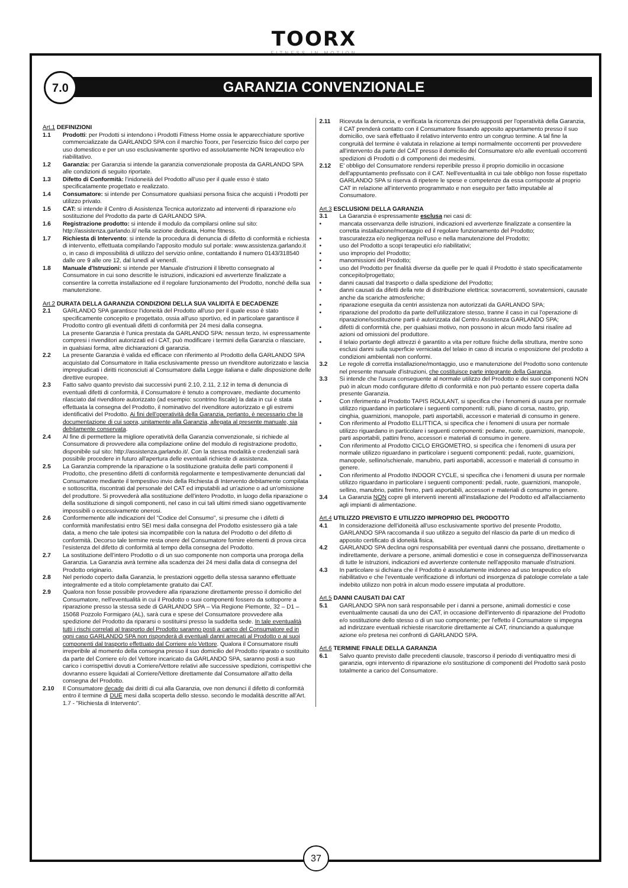TOORX
FITNESS IN MOTION
7.0 GARANZIA CONVENZIONALE
Art.1 DEFINIZIONI
1.1 Prodotti: per Prodotti si intendono i Prodotti Fitness Home ossia le apparecchiature sportive commercializzate da GARLANDO SPA con il marchio Toorx, per l'esercizio fisico del corpo per uso domestico e per un uso esclusivamente sportivo ed assolutamente NON terapeutico e/o riabilitativo.
1.2 Garanzia: per Garanzia si intende la garanzia convenzionale proposta da GARLANDO SPA alle condizioni di seguito riportate.
1.3 Difetto di Conformità: l'inidoneità del Prodotto all'uso per il quale esso è stato specificatamente progettato e realizzato.
1.4 Consumatore: si intende per Consumatore qualsiasi persona fisica che acquisti i Prodotti per utilizzo privato.
1.5 CAT: si intende il Centro di Assistenza Tecnica autorizzato ad interventi di riparazione e/o sostituzione del Prodotto da parte di GARLANDO SPA.
1.6 Registrazione prodotto: si intende il modulo da compilarsi online sul sito: http://assistenza.garlando.it/ nella sezione dedicata, Home fitness.
1.7 Richiesta di Intervento: si intende la procedura di denuncia di difetto di conformità e richiesta di intervento, effettuata compilando l'apposito modulo sul portale: www.assistenza.garlando.it o, in caso di impossibilità di utilizzo del servizio online, contattando il numero 0143/318540 dalle ore 9 alle ore 12, dal lunedì al venerdì.
1.8 Manuale d'Istruzioni: si intende per Manuale d'istruzioni il libretto consegnato al Consumatore in cui sono descritte le istruzioni, indicazioni ed avvertenze finalizzate a consentire la corretta installazione ed il regolare funzionamento del Prodotto, nonché della sua manutenzione.
Art.2 DURATA DELLA GARANZIA CONDIZIONI DELLA SUA VALIDITÀ E DECADENZE
2.1 GARLANDO SPA garantisce l'idoneità del Prodotto all'uso per il quale esso è stato specificamente concepito e progettato, ossia all'uso sportivo, ed in particolare garantisce il Prodotto contro gli eventuali difetti di conformità per 24 mesi dalla consegna.
La presente Garanzia è l'unica prestata da GARLANDO SPA: nessun terzo, ivi espressamente compresi i rivenditori autorizzati ed i CAT, può modificare i termini della Garanzia o rilasciare, in qualsiasi forma, altre dichiarazioni di garanzia.
2.2 La presente Garanzia è valida ed efficace con riferimento al Prodotto della GARLANDO SPA acquistato dal Consumatore in Italia esclusivamente presso un rivenditore autorizzato e lascia impregiudicati i diritti riconosciuti al Consumatore dalla Legge italiana e dalle disposizione delle direttive europee.
2.3 Fatto salvo quanto previsto dai successivi punti 2.10, 2.11, 2.12 in tema di denuncia di eventuali difetti di conformità, il Consumatore è tenuto a comprovare, mediante documento rilasciato dal rivenditore autorizzato (ad esempio: scontrino fiscale) la data in cui è stata effettuata la consegna del Prodotto, il nominativo del rivenditore autorizzato e gli estremi identificativi del Prodotto. Ai fini dell'operatività della Garanzia, pertanto, è necessario che la documentazione di cui sopra, unitamente alla Garanzia, allegata al presente manuale, sia debitamente conservata.
2.4 Al fine di permettere la migliore operatività della Garanzia convenzionale, si richiede al Consumatore di provvedere alla compilazione online del modulo di registrazione prodotto, disponibile sul sito: http://assistenza.garlando.it/. Con la stessa modalità e credenziali sarà possibile procedere in futuro all'apertura delle eventuali richieste di assistenza.
2.5 La Garanzia comprende la riparazione o la sostituzione gratuita delle parti componenti il Prodotto, che presentino difetti di conformità regolarmente e tempestivamente denunciati dal Consumatore mediante il tempestivo invio della Richiesta di Intervento debitamente compilata e sottoscritta, riscontrati dal personale del CAT ed imputabili ad un'azione o ad un'omissione del produttore. Si provvederà alla sostituzione dell'intero Prodotto, in luogo della riparazione o della sostituzione di singoli componenti, nel caso in cui tali ultimi rimedi siano oggettivamente impossibili o eccessivamente onerosi.
2.6 Conformemente alle indicazioni del "Codice del Consumo", si presume che i difetti di conformità manifestatisi entro SEI mesi dalla consegna del Prodotto esistessero già a tale data, a meno che tale ipotesi sia incompatibile con la natura del Prodotto o del difetto di conformità. Decorso tale termine resta onere del Consumatore fornire elementi di prova circa l'esistenza del difetto di conformità al tempo della consegna del Prodotto.
2.7 La sostituzione dell'intero Prodotto o di un suo componente non comporta una proroga della Garanzia. La Garanzia avrà termine alla scadenza dei 24 mesi dalla data di consegna del Prodotto originario.
2.8 Nel periodo coperto dalla Garanzia, le prestazioni oggetto della stessa saranno effettuate integralmente ed a titolo completamente gratuito dai CAT.
2.9 Qualora non fosse possibile provvedere alla riparazione direttamente presso il domicilio del Consumatore, nell'eventualità in cui il Prodotto o suoi componenti fossero da sottoporre a riparazione presso la stessa sede di GARLANDO SPA – Via Regione Piemonte, 32 – D1 – 15068 Pozzolo Formigaro (AL), sarà cura e spese del Consumatore provvedere alla spedizione del Prodotto da ripararsi o sostituirsi presso la suddetta sede. In tale eventualità tutti i rischi correlati al trasporto del Prodotto saranno posti a carico del Consumatore ed in ogni caso GARLANDO SPA non risponderà di eventuali danni arrecati al Prodotto o ai suoi componenti dal trasporto effettuato dal Corriere e/o Vettore. Qualora il Consumatore risulti irreperibile al momento della consegna presso il suo domicilio del Prodotto riparato o sostituito da parte del Corriere e/o del Vettore incaricato da GARLANDO SPA, saranno posti a suo carico i corrispettivi dovuti a Corriere/Vettore relativi alle successive spedizioni, corrispettivi che dovranno essere liquidati al Corriere/Vettore direttamente dal Consumatore all'atto della consegna del Prodotto.
2.10 Il Consumatore decade dai diritti di cui alla Garanzia, ove non denunci il difetto di conformità entro il termine di DUE mesi dalla scoperta dello stesso. secondo le modalità descritte all'Art. 1.7 - "Richiesta di Intervento".
2.11 Ricevuta la denuncia, e verificata la ricorrenza dei presupposti per l'operatività della Garanzia, il CAT prenderà contatto con il Consumatore fissando apposito appuntamento presso il suo domicilio, ove sarà effettuato il relativo intervento entro un congruo termine. A tal fine la congruità del termine è valutata in relazione ai tempi normalmente occorrenti per provvedere all'intervento da parte del CAT presso il domicilio del Consumatore e/o alle eventuali occorrenti spedizioni di Prodotti o di componenti dei medesimi.
2.12 E' obbligo del Consumatore rendersi reperibile presso il proprio domicilio in occasione dell'appuntamento prefissato con il CAT. Nell'eventualità in cui tale obbligo non fosse rispettato GARLANDO SPA si riserva di ripetere le spese e competenze da essa corrisposte al proprio CAT in relazione all'intervento programmato e non eseguito per fatto imputabile al Consumatore.
Art.3 ESCLUSIONI DELLA GARANZIA
3.1 La Garanzia è espressamente esclusa nei casi di:
• mancata osservanza delle istruzioni, indicazioni ed avvertenze finalizzate a consentire la corretta installazione/montaggio ed il regolare funzionamento del Prodotto;
• trascuratezza e/o negligenza nell'uso e nella manutenzione del Prodotto;
• uso del Prodotto a scopi terapeutici e/o riabilitativi;
• uso improprio del Prodotto;
• manomissioni del Prodotto;
• uso del Prodotto per finalità diverse da quelle per le quali il Prodotto è stato specificatamente concepito/progettato;
• danni causati dal trasporto o dalla spedizione del Prodotto;
• danni causati da difetti della rete di distribuzione elettrica: sovracorrenti, sovratensioni, causate anche da scariche atmosferiche;
• riparazione eseguita da centri assistenza non autorizzati da GARLANDO SPA;
• riparazione del prodotto da parte dell'utilizzatore stesso, tranne il caso in cui l'operazione di riparazione/sostituzione parti è autorizzata dal Centro Assistenza GARLANDO SPA;
• difetti di conformità che, per qualsiasi motivo, non possono in alcun modo farsi risalire ad azioni od omissioni del produttore.
• il telaio portante degli attrezzi è garantito a vita per rotture fisiche della struttura, mentre sono esclusi danni sulla superficie verniciata del telaio in caso di incuria o esposizione del prodotto a condizioni ambientali non conformi.
3.2 Le regole di corretta installazione/montaggio, uso e manutenzione del Prodotto sono contenute nel presente manuale d'istruzioni, che costituisce parte integrante della Garanzia.
3.3 Si intende che l'usura conseguente al normale utilizzo del Prodotto e dei suoi componenti NON può in alcun modo configurare difetto di conformità e non può pertanto essere coperta dalla presente Garanzia.
• Con riferimento al Prodotto TAPIS ROULANT, si specifica che i fenomeni di usura per normale utilizzo riguardano in particolare i seguenti componenti: rulli, piano di corsa, nastro, grip, cinghia, guarnizioni, manopole, parti asportabili, accessori e materiali di consumo in genere.
• Con riferimento al Prodotto ELLITTICA, si specifica che i fenomeni di usura per normale utilizzo riguardano in particolare i seguenti componenti: pedane, ruote, guarnizioni, manopole, parti asportabili, pattini freno, accessori e materiali di consumo in genere.
• Con riferimento al Prodotto CICLO ERGOMETRO, si specifica che i fenomeni di usura per normale utilizzo riguardano in particolare i seguenti componenti: pedali, ruote, guarnizioni, manopole, sellino/schienale, manubrio, parti asportabili, accessori e materiali di consumo in genere.
• Con riferimento al Prodotto INDOOR CYCLE, si specifica che i fenomeni di usura per normale utilizzo riguardano in particolare i seguenti componenti: pedali, ruote, guarnizioni, manopole, sellino, manubrio, pattini freno, parti asportabili, accessori e materiali di consumo in genere.
3.4 La Garanzia NON copre gli interventi inerenti all'installazione del Prodotto ed all'allacciamento agli impianti di alimentazione.
Art.4 UTILIZZO PREVISTO E UTILIZZO IMPROPRIO DEL PRODOTTO
4.1 In considerazione dell'idoneità all'uso esclusivamente sportivo del presente Prodotto, GARLANDO SPA raccomanda il suo utilizzo a seguito del rilascio da parte di un medico di apposito certificato di idoneità fisica.
4.2 GARLANDO SPA declina ogni responsabilità per eventuali danni che possano, direttamente o indirettamente, derivare a persone, animali domestici e cose in conseguenza dell'inosservanza di tutte le istruzioni, indicazioni ed avvertenze contenute nell'apposito manuale d'istruzioni.
4.3 In particolare si dichiara che il Prodotto è assolutamente inidoneo ad uso terapeutico e/o riabilitativo e che l'eventuale verificazione di infortuni od insorgenza di patologie correlate a tale indebito utilizzo non potrà in alcun modo essere imputata al produttore.
Art.5 DANNI CAUSATI DAI CAT
5.1 GARLANDO SPA non sarà responsabile per i danni a persone, animali domestici e cose eventualmente causati da uno dei CAT, in occasione dell'intervento di riparazione del Prodotto e/o sostituzione dello stesso o di un suo componente; per l'effetto il Consumatore si impegna ad indirizzare eventuali richieste risarcitorie direttamente ai CAT, rinunciando a qualunque azione e/o pretesa nei confronti di GARLANDO SPA.
Art.6 TERMINE FINALE DELLA GARANZIA
6.1 Salvo quanto previsto dalle precedenti clausole, trascorso il periodo di ventiquattro mesi di garanzia, ogni intervento di riparazione e/o sostituzione di componenti del Prodotto sarà posto totalmente a carico del Consumatore.
37